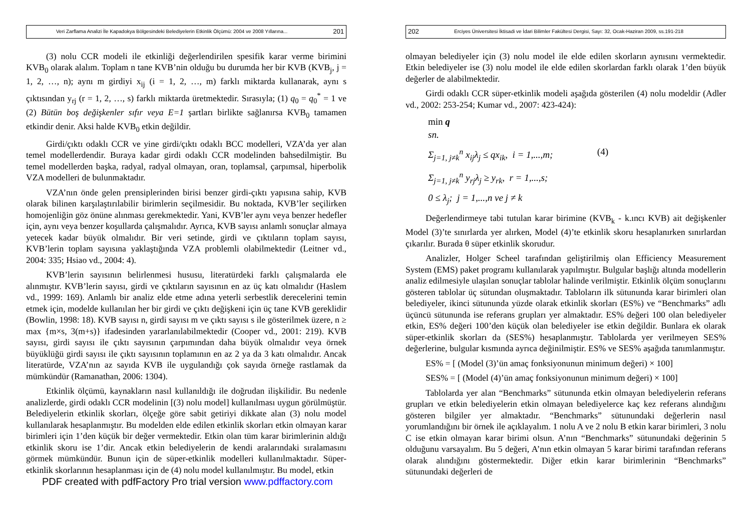Veri Zarflama Analizi İle Kapadokya Bölgesindeki Belediyelerin Etkinlik Ölçümü: 2004 ve 2008 Yıllarına... 201
(3) nolu CCR modeli ile etkinliği değerlendirilen spesifik karar verme birimini KVB<sub>0</sub> olarak alalım. Toplam n tane KVB’nin olduğu bu durumda her bir KVB (KVB<sub>j</sub>, j = 1, 2, …, n); aynı m girdiyi x<sub>ij</sub> (i = 1, 2, …, m) farklı miktarda kullanarak, aynı s çıktısından y<sub>rj</sub> (r = 1, 2, …, s) farklı miktarda üretmektedir. Sırasıyla; (1) q<sub>0</sub> = q<sub>0</sub><sup>*</sup> = 1 ve (2) Bütün boş değişkenler sıfır veya E=1 şartları birlikte sağlanırsa KVB<sub>0</sub> tamamen etkindir denir. Aksi halde KVB<sub>0</sub> etkin değildir.
Girdi/çıktı odaklı CCR ve yine girdi/çıktı odaklı BCC modelleri, VZA’da yer alan temel modellerdendir. Buraya kadar girdi odaklı CCR modelinden bahsedilmiştir. Bu temel modellerden başka, radyal, radyal olmayan, oran, toplamsal, çarpımsal, hiperbolik VZA modelleri de bulunmaktadır.
VZA’nın önde gelen prensiplerinden birisi benzer girdi-çıktı yapısına sahip, KVB olarak bilinen karşılaştırılabilir birimlerin seçilmesidir. Bu noktada, KVB’ler seçilirken homojenliğin göz önüne alınması gerekmektedir. Yani, KVB’ler aynı veya benzer hedefler için, aynı veya benzer koşullarda çalışmalıdır. Ayrıca, KVB sayısı anlamlı sonuçlar almaya yetecek kadar büyük olmalıdır. Bir veri setinde, girdi ve çıktıların toplam sayısı, KVB’lerin toplam sayısına yaklaştığında VZA problemli olabilmektedir (Leitner vd., 2004: 335; Hsiao vd., 2004: 4).
KVB’lerin sayısının belirlenmesi hususu, literatürdeki farklı çalışmalarda ele alınmıştır. KVB’lerin sayısı, girdi ve çıktıların sayısının en az üç katı olmalıdır (Haslem vd., 1999: 169). Anlamlı bir analiz elde etme adına yeterli serbestlik derecelerini temin etmek için, modelde kullanılan her bir girdi ve çıktı değişkeni için üç tane KVB gereklidir (Bowlin, 1998: 18). KVB sayısı n, girdi sayısı m ve çıktı sayısı s ile gösterilmek üzere, n ≥ max {m×s, 3(m+s)} ifadesinden yararlanılabilmektedir (Cooper vd., 2001: 219). KVB sayısı, girdi sayısı ile çıktı sayısının çarpımından daha büyük olmalıdır veya örnek büyüklüğü girdi sayısı ile çıktı sayısının toplamının en az 2 ya da 3 katı olmalıdır. Ancak literatürde, VZA’nın az sayıda KVB ile uygulandığı çok sayıda örneğe rastlamak da mümkündür (Ramanathan, 2006: 1304).
Etkinlik ölçümü, kaynakların nasıl kullanıldığı ile doğrudan ilişkilidir. Bu nedenle analizlerde, girdi odaklı CCR modelinin [(3) nolu model] kullanılması uygun görülmüştür. Belediyelerin etkinlik skorları, ölçeğe göre sabit getiriyi dikkate alan (3) nolu model kullanılarak hesaplanmıştır. Bu modelden elde edilen etkinlik skorları etkin olmayan karar birimleri için 1’den küçük bir değer vermektedir. Etkin olan tüm karar birimlerinin aldığı etkinlik skoru ise 1’dir. Ancak etkin belediyelerin de kendi aralarındaki sıralamasını görmek mümkündür. Bunun için de süper-etkinlik modelleri kullanılmaktadır. Süper-etkinlik skorlarının hesaplanması için de (4) nolu model kullanılmıştır. Bu model, etkin
PDF created with pdfFactory Pro trial version www.pdffactory.com
202 Erciyes Üniversitesi İktisadi ve İdari Bilimler Fakültesi Dergisi, Sayı: 32, Ocak-Haziran 2009, ss.191-218
olmayan belediyeler için (3) nolu model ile elde edilen skorların aynısını vermektedir. Etkin belediyeler ise (3) nolu model ile elde edilen skorlardan farklı olarak 1’den büyük değerler de alabilmektedir.
Girdi odaklı CCR süper-etkinlik modeli aşağıda gösterilen (4) nolu modeldir (Adler vd., 2002: 253-254; Kumar vd., 2007: 423-424):
min q
sn.
Σ<sub>j=1, j≠k</sub><sup>n</sup> x<sub>ij</sub>λ<sub>j</sub> ≤ qx<sub>ik</sub>, i = 1,...,m; (4)
Σ<sub>j=1, j≠k</sub><sup>n</sup> y<sub>rj</sub>λ<sub>j</sub> ≥ y<sub>rk</sub>, r = 1,...,s;
0 ≤ λ<sub>j</sub>; j = 1,...,n ve j ≠ k
Değerlendirmeye tabi tutulan karar birimine (KVB<sub>k</sub> - k.ıncı KVB) ait değişkenler Model (3)’te sınırlarda yer alırken, Model (4)’te etkinlik skoru hesaplanırken sınırlardan çıkarılır. Burada θ süper etkinlik skorudur.
Analizler, Holger Scheel tarafından geliştirilmiş olan Efficiency Measurement System (EMS) paket programı kullanılarak yapılmıştır. Bulgular başlığı altında modellerin analiz edilmesiyle ulaşılan sonuçlar tablolar halinde verilmiştir. Etkinlik ölçüm sonuçlarını gösteren tablolar üç sütundan oluşmaktadır. Tabloların ilk sütununda karar birimleri olan belediyeler, ikinci sütununda yüzde olarak etkinlik skorları (ES%) ve “Benchmarks” adlı üçüncü sütununda ise referans grupları yer almaktadır. ES% değeri 100 olan belediyeler etkin, ES% değeri 100’den küçük olan belediyeler ise etkin değildir. Bunlara ek olarak süper-etkinlik skorları da (SES%) hesaplanmıştır. Tablolarda yer verilmeyen SES% değerlerine, bulgular kısmında ayrıca değinilmiştir. ES% ve SES% aşağıda tanımlanmıştır.
ES% = [ (Model (3)’ün amaç fonksiyonunun minimum değeri) × 100]
SES% = [ (Model (4)’ün amaç fonksiyonunun minimum değeri) × 100]
Tablolarda yer alan “Benchmarks” sütununda etkin olmayan belediyelerin referans grupları ve etkin belediyelerin etkin olmayan belediyelerce kaç kez referans alındığını gösteren bilgiler yer almaktadır. “Benchmarks” sütunundaki değerlerin nasıl yorumlandığını bir örnek ile açıklayalım. 1 nolu A ve 2 nolu B etkin karar birimleri, 3 nolu C ise etkin olmayan karar birimi olsun. A’nın “Benchmarks” sütunundaki değerinin 5 olduğunu varsayalım. Bu 5 değeri, A’nın etkin olmayan 5 karar birimi tarafından referans olarak alındığını göstermektedir. Diğer etkin karar birimlerinin “Benchmarks” sütunundaki değerleri de